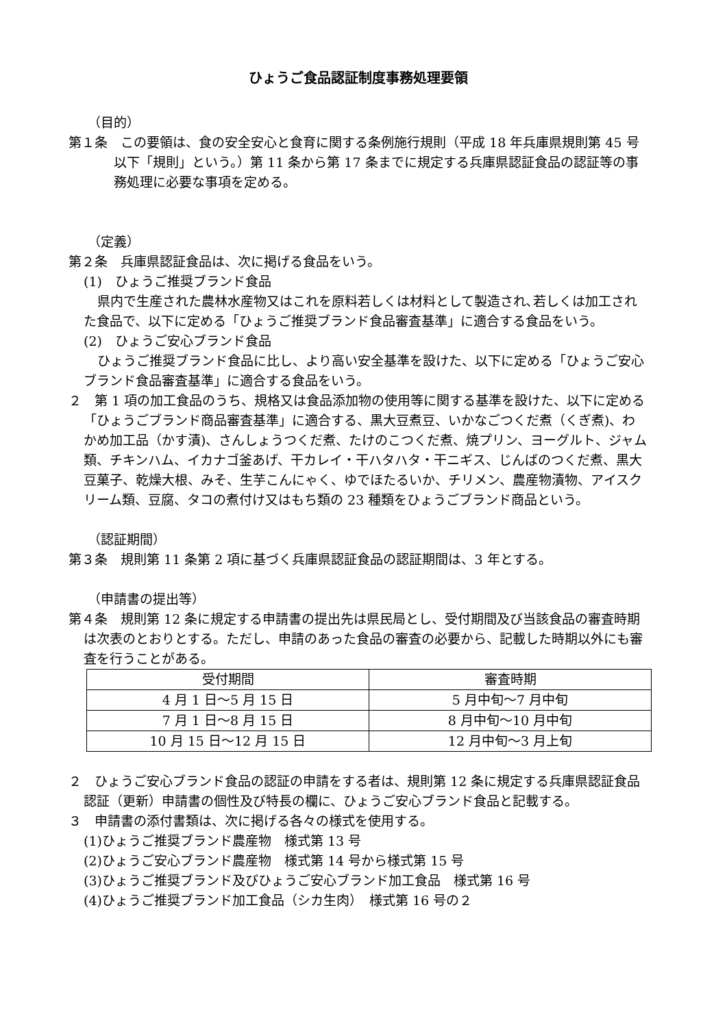ひょうご食品認証制度事務処理要領
（目的）
第１条　この要領は、食の安全安心と食育に関する条例施行規則（平成 18 年兵庫県規則第 45 号　以下「規則」という。）第 11 条から第 17 条までに規定する兵庫県認証食品の認証等の事務処理に必要な事項を定める。
（定義）
第２条　兵庫県認証食品は、次に掲げる食品をいう。
(1)　ひょうご推奨ブランド食品
県内で生産された農林水産物又はこれを原料若しくは材料として製造され､若しくは加工された食品で、以下に定める「ひょうご推奨ブランド食品審査基準」に適合する食品をいう。
(2)　ひょうご安心ブランド食品
ひょうご推奨ブランド食品に比し、より高い安全基準を設けた、以下に定める「ひょうご安心ブランド食品審査基準」に適合する食品をいう。
２　第 1 項の加工食品のうち、規格又は食品添加物の使用等に関する基準を設けた、以下に定める「ひょうごブランド商品審査基準」に適合する、黒大豆煮豆、いかなごつくだ煮（くぎ煮)、わかめ加工品（かす漬)、さんしょうつくだ煮、たけのこつくだ煮、焼プリン、ヨーグルト、ジャム類、チキンハム、イカナゴ釜あげ、干カレイ・干ハタハタ・干ニギス、じんばのつくだ煮、黒大豆菓子、乾燥大根、みそ、生芋こんにゃく、ゆでほたるいか、チリメン、農産物漬物、アイスクリーム類、豆腐、タコの煮付け又はもち類の 23 種類をひょうごブランド商品という。
（認証期間）
第３条　規則第 11 条第 2 項に基づく兵庫県認証食品の認証期間は、3 年とする。
（申請書の提出等）
第４条　規則第 12 条に規定する申請書の提出先は県民局とし、受付期間及び当該食品の審査時期は次表のとおりとする。ただし、申請のあった食品の審査の必要から、記載した時期以外にも審査を行うことがある。
| 受付期間 | 審査時期 |
| --- | --- |
| 4 月 1 日～5 月 15 日 | 5 月中旬～7 月中旬 |
| 7 月 1 日～8 月 15 日 | 8 月中旬～10 月中旬 |
| 10 月 15 日～12 月 15 日 | 12 月中旬～3 月上旬 |
２　ひょうご安心ブランド食品の認証の申請をする者は、規則第 12 条に規定する兵庫県認証食品認証（更新）申請書の個性及び特長の欄に、ひょうご安心ブランド食品と記載する。
３　申請書の添付書類は、次に掲げる各々の様式を使用する。
(1)ひょうご推奨ブランド農産物　様式第 13 号
(2)ひょうご安心ブランド農産物　様式第 14 号から様式第 15 号
(3)ひょうご推奨ブランド及びひょうご安心ブランド加工食品　様式第 16 号
(4)ひょうご推奨ブランド加工食品（シカ生肉）　様式第 16 号の２